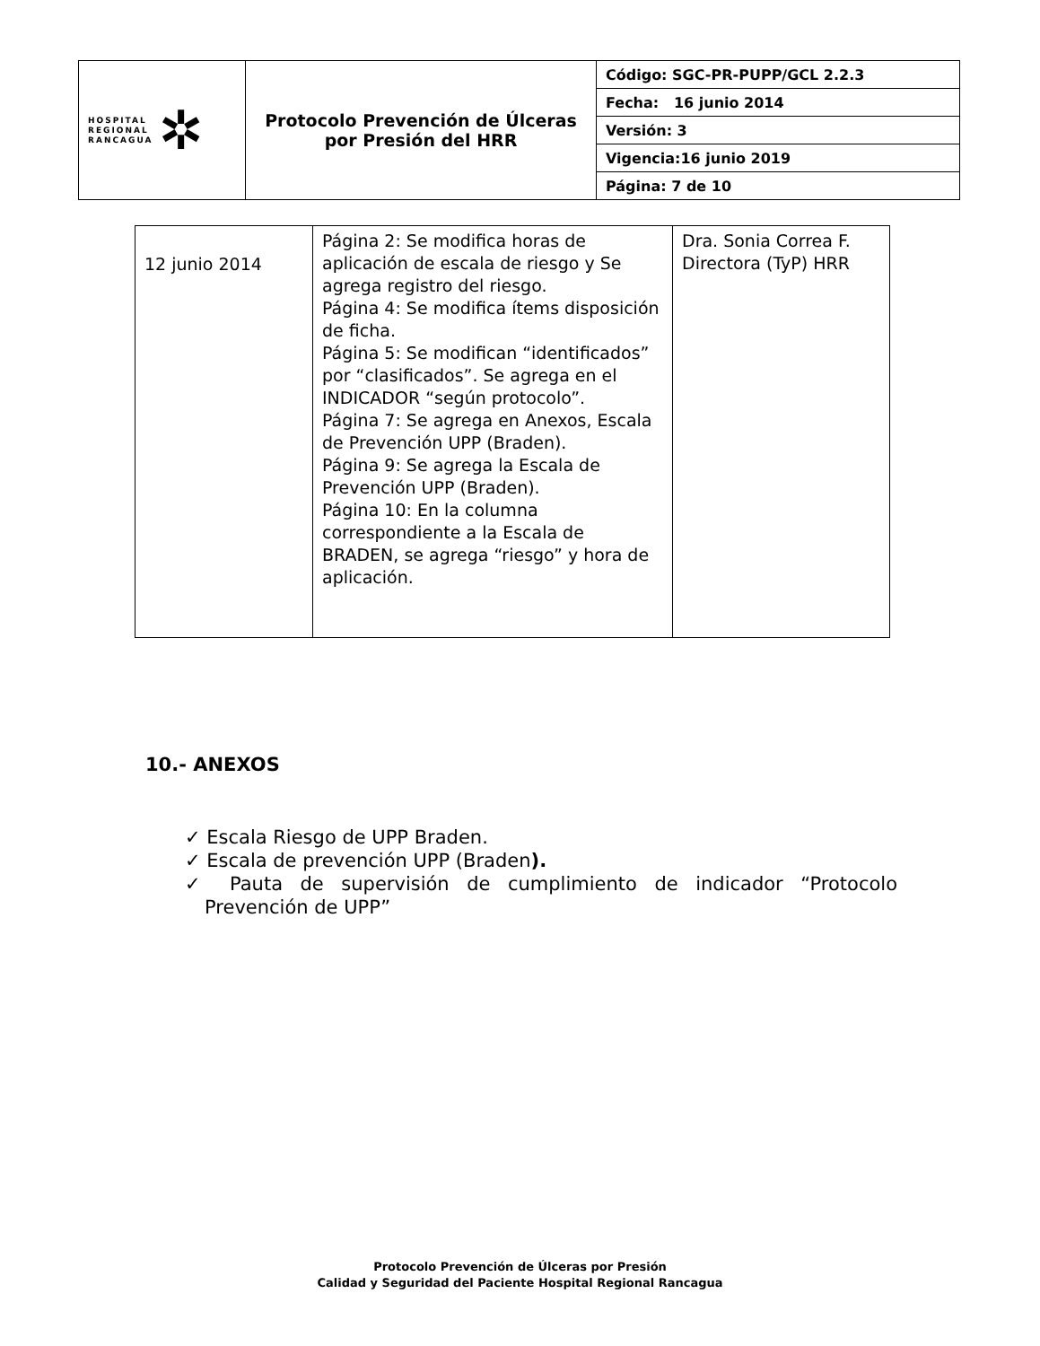| HOSPITAL REGIONAL RANCAGUA ✲ | Protocolo Prevención de Úlceras por Presión del HRR | Código: SGC-PR-PUPP/GCL 2.2.3 |
| | | Fecha: 16 junio 2014 |
| | | Versión: 3 |
| | | Vigencia:16 junio 2019 |
| | | Página: 7 de 10 |
| 12 junio 2014 | Página 2: Se modifica horas de aplicación de escala de riesgo y Se agrega registro del riesgo. Página 4: Se modifica ítems disposición de ficha. Página 5: Se modifican “identificados” por “clasificados”. Se agrega en el INDICADOR “según protocolo”. Página 7: Se agrega en Anexos, Escala de Prevención UPP (Braden). Página 9: Se agrega la Escala de Prevención UPP (Braden). Página 10: En la columna correspondiente a la Escala de BRADEN, se agrega “riesgo” y hora de aplicación. | Dra. Sonia Correa F. Directora (TyP) HRR |
10.- ANEXOS
✓ Escala Riesgo de UPP Braden.
✓ Escala de prevención UPP (Braden).
✓ Pauta de supervisión de cumplimiento de indicador “Protocolo Prevención de UPP”
Protocolo Prevención de Úlceras por Presión
Calidad y Seguridad del Paciente Hospital Regional Rancagua